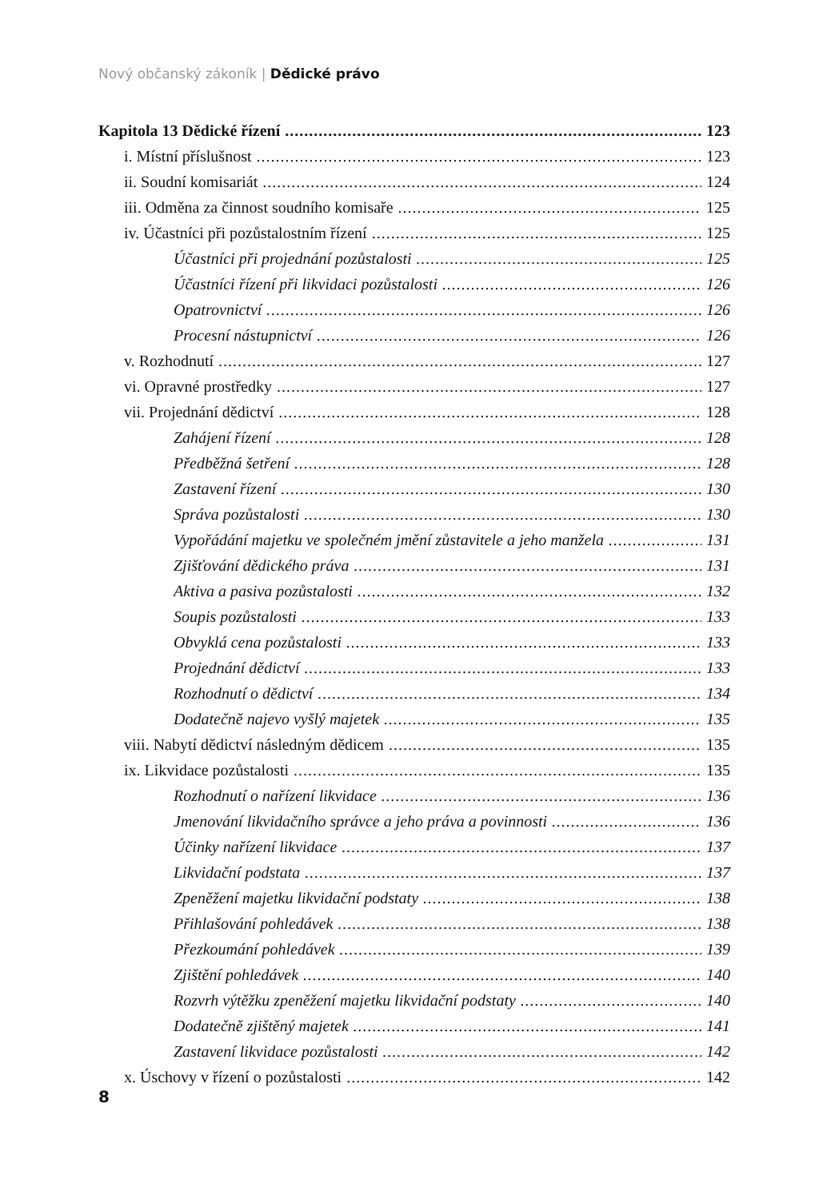Nový občanský zákoník | Dědické právo
Kapitola 13 Dědické řízení 123
i. Místní příslušnost 123
ii. Soudní komisariát 124
iii. Odměna za činnost soudního komisaře 125
iv. Účastníci při pozůstalostním řízení 125
Účastníci při projednání pozůstalosti 125
Účastníci řízení při likvidaci pozůstalosti 126
Opatrovnictví 126
Procesní nástupnictví 126
v. Rozhodnutí 127
vi. Opravné prostředky 127
vii. Projednání dědictví 128
Zahájení řízení 128
Předběžná šetření 128
Zastavení řízení 130
Správa pozůstalosti 130
Vypořádání majetku ve společném jmění zůstavitele a jeho manžela 131
Zjišťování dědického práva 131
Aktiva a pasiva pozůstalosti 132
Soupis pozůstalosti 133
Obvyklá cena pozůstalosti 133
Projednání dědictví 133
Rozhodnutí o dědictví 134
Dodatečně najevo vyšlý majetek 135
viii. Nabytí dědictví následným dědicem 135
ix. Likvidace pozůstalosti 135
Rozhodnutí o nařízení likvidace 136
Jmenování likvidačního správce a jeho práva a povinnosti 136
Účinky nařízení likvidace 137
Likvidační podstata 137
Zpeněžení majetku likvidační podstaty 138
Přihlašování pohledávek 138
Přezkoumání pohledávek 139
Zjištění pohledávek 140
Rozvrh výtěžku zpeněžení majetku likvidační podstaty 140
Dodatečně zjištěný majetek 141
Zastavení likvidace pozůstalosti 142
x. Úschovy v řízení o pozůstalosti 142
8